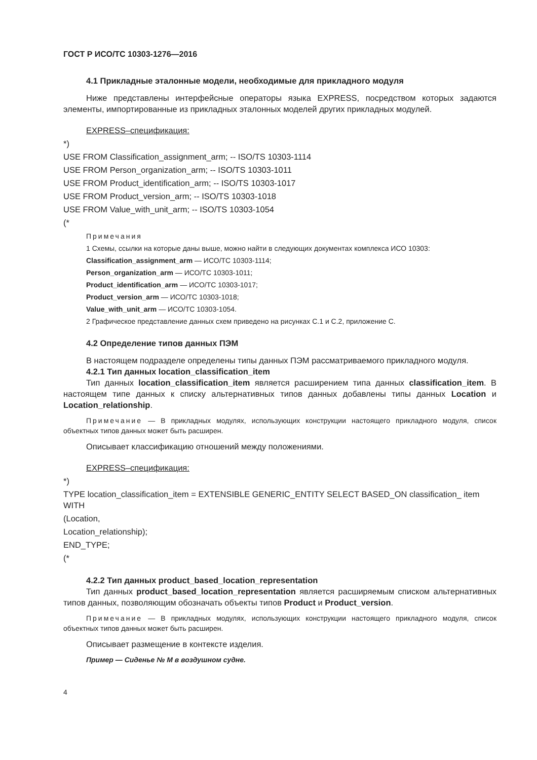ГОСТ Р ИСО/ТС 10303-1276—2016
4.1 Прикладные эталонные модели, необходимые для прикладного модуля
Ниже представлены интерфейсные операторы языка EXPRESS, посредством которых задаются элементы, импортированные из прикладных эталонных моделей других прикладных модулей.
EXPRESS–спецификация:
*)
USE FROM Classification_assignment_arm; -- ISO/TS 10303-1114
USE FROM Person_organization_arm; -- ISO/TS 10303-1011
USE FROM Product_identification_arm; -- ISO/TS 10303-1017
USE FROM Product_version_arm; -- ISO/TS 10303-1018
USE FROM Value_with_unit_arm; -- ISO/TS 10303-1054
(*
Примечания
1 Схемы, ссылки на которые даны выше, можно найти в следующих документах комплекса ИСО 10303:
Classification_assignment_arm — ИСО/ТС 10303-1114;
Person_organization_arm — ИСО/ТС 10303-1011;
Product_identification_arm — ИСО/ТС 10303-1017;
Product_version_arm — ИСО/ТС 10303-1018;
Value_with_unit_arm — ИСО/ТС 10303-1054.
2 Графическое представление данных схем приведено на рисунках С.1 и С.2, приложение С.
4.2 Определение типов данных ПЭМ
В настоящем подразделе определены типы данных ПЭМ рассматриваемого прикладного модуля.
4.2.1 Тип данных location_classification_item
Тип данных location_classification_item является расширением типа данных classification_item. В настоящем типе данных к списку альтернативных типов данных добавлены типы данных Location и Location_relationship.
Примечание — В прикладных модулях, использующих конструкции настоящего прикладного модуля, список объектных типов данных может быть расширен.
Описывает классификацию отношений между положениями.
EXPRESS–спецификация:
*)
TYPE location_classification_item = EXTENSIBLE GENERIC_ENTITY SELECT BASED_ON classification_ item WITH
(Location,
Location_relationship);
END_TYPE;
(*
4.2.2 Тип данных product_based_location_representation
Тип данных product_based_location_representation является расширяемым списком альтернативных типов данных, позволяющим обозначать объекты типов Product и Product_version.
Примечание — В прикладных модулях, использующих конструкции настоящего прикладного модуля, список объектных типов данных может быть расширен.
Описывает размещение в контексте изделия.
Пример — Сиденье № М в воздушном судне.
4